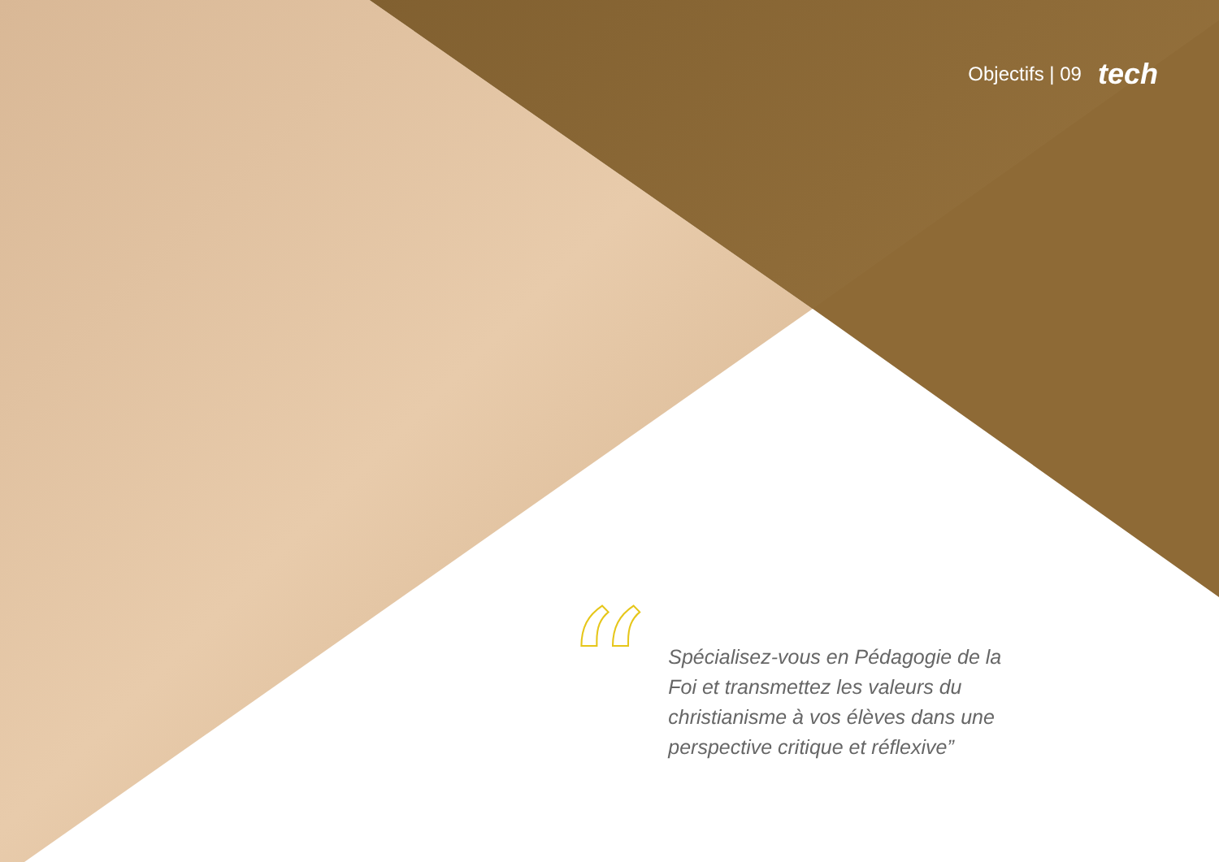Objectifs | 09 tech
“
Spécialisez-vous en Pédagogie de la Foi et transmettez les valeurs du christianisme à vos élèves dans une perspective critique et réflexive”